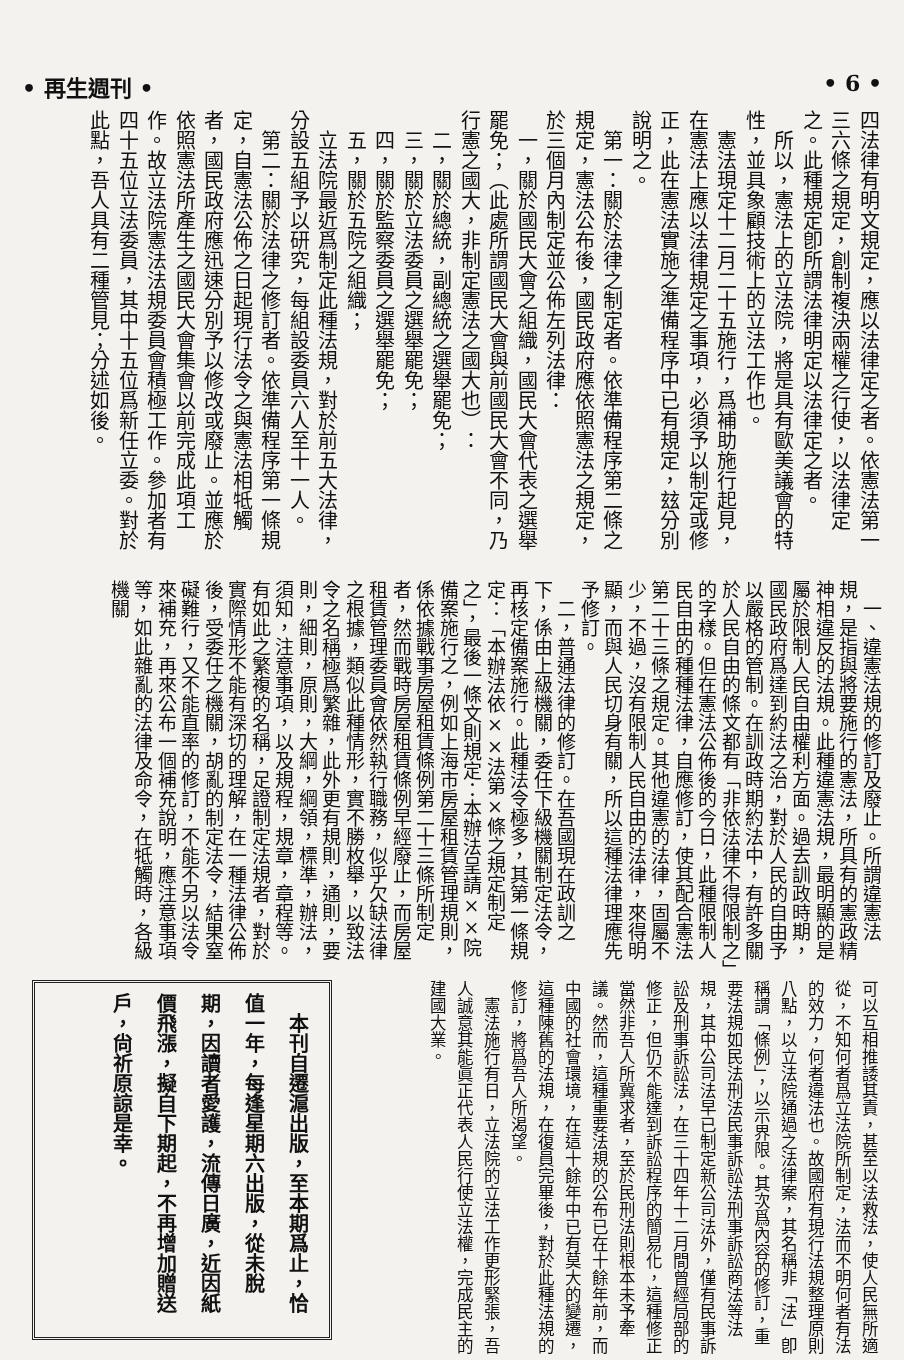• 再生週刊 • • 6 •
四法律有明文規定，應以法律定之者。依憲法第一三六條之規定，創制複決兩權之行使，以法律定之。此種規定卽所謂法律明定以法律定之者。
　所以，憲法上的立法院，將是具有歐美議會的特性，並具象顧技術上的立法工作也。
　憲法現定十二月二十五施行，爲補助施行起見，在憲法上應以法律規定之事項，必須予以制定或修正，此在憲法實施之準備程序中已有規定，玆分別說明之。
　第一：關於法律之制定者。依準備程序第二條之規定，憲法公布後，國民政府應依照憲法之規定，於三個月內制定並公佈左列法律：
　一，關於國民大會之組織，國民大會代表之選舉罷免；（此處所謂國民大會與前國民大會不同，乃行憲之國大，非制定憲法之國大也）：
　二，關於總統，副總統之選舉罷免；
　三，關於立法委員之選舉罷免；
　四，關於監察委員之選舉罷免；
　五，關於五院之組織；
　立法院最近爲制定此種法規，對於前五大法律，分設五組予以研究，每組設委員六人至十一人。
　第二：關於法律之修訂者。依準備程序第一條規定，自憲法公佈之日起現行法令之與憲法相牴觸者，國民政府應迅速分別予以修改或廢止。並應於依照憲法所產生之國民大會集會以前完成此項工作。故立法院憲法法規委員會積極工作。參加者有四十五位立法委員，其中十五位爲新任立委。對於此點，吾人具有二種管見；分述如後。
　一、違憲法規的修訂及廢止。所謂違憲法規，是指與將要施行的憲法，所具有的憲政精神相違反的法規。此種違憲法規，最明顯的是屬於限制人民自由權利方面。過去訓政時期，國民政府爲達到約法之治，對於人民的自由予以嚴格的管制。在訓政時期約法中，有許多關於人民自由的條文都有「非依法律不得限制之」的字樣。但在憲法公佈後的今日，此種限制人民自由的種種法律，自應修訂，使其配合憲法第二十三條之規定。其他違憲的法律，固屬不少，不過，沒有限制人民自由的法律，來得明顯，而與人民切身有關，所以這種法律理應先予修訂。
　二，普通法律的修訂。在吾國現在政訓之下，係由上級機關，委任下級機關制定法令，再核定備案施行。此種法令極多，其第一條規定：「本辦法依××法第×條之規定制定之」，最後一條文則規定：本辦法呈請××院備案施行之，例如上海市房屋租賃管理規則，係依據戰事房屋租賃條例第二十三條所制定者，然而戰時房屋租賃條例早經廢止，而房屋租賃管理委員會依然執行職務，似乎欠缺法律之根據，類似此種情形，實不勝枚舉，以致法令之名稱極爲繁雜，此外更有規則，通則，要則，細則，原則，大綱，綱領，標準，辦法，須知，注意事項，以及規程，規章，章程等。有如此之繁複的名稱，足證制定法規者，對於實際情形不能有深切的理解，在一種法律公佈後，受委任之機關，胡亂的制定法令，結果窒礙難行，又不能直率的修訂，不能不另以法令來補充，再來公布一個補充說明，應注意事項等，如此雜亂的法律及命令，在牴觸時，各級機關
可以互相推諉其責，甚至以法救法，使人民無所適從，不知何者爲立法院所制定，法而不明何者有法的效力，何者違法也。故國府有現行法規整理原則八點，以立法院通過之法律案，其名稱非「法」卽稱謂「條例」，以示界限。其次爲內容的修訂，重要法規如民法刑法民事訴訟法刑事訴訟商法等法規，其中公司法早已制定新公司法外，僅有民事訴訟及刑事訴訟法，在三十四年十二月間曾經局部的修正，但仍不能達到訴訟程序的簡易化，這種修正當然非吾人所冀求者，至於民刑法則根本未予牽議。然而，這種重要法規的公布已在十餘年前，而中國的社會環境，在這十餘年中已有莫大的變遷，這種陳舊的法規，在復員完畢後，對於此種法規的修訂，將爲吾人所渴望。
　憲法施行有日，立法院的立法工作更形緊張，吾人誠意其能眞正代表人民行使立法權，完成民主的建國大業。
　本刊自遷滬出版，至本期爲止，恰值一年，每逢星期六出版，從未脫期，因讀者愛護，流傳日廣，近因紙價飛漲，擬自下期起，不再增加贈送戶，尙祈原諒是幸。